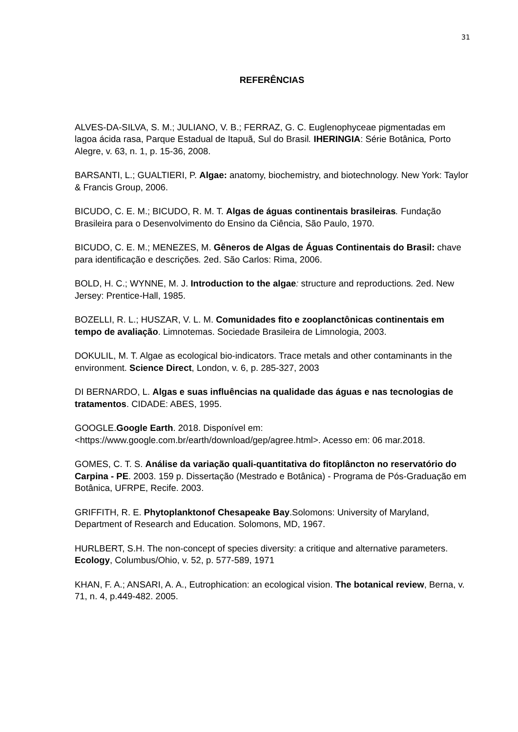31
REFERÊNCIAS
ALVES-DA-SILVA, S. M.; JULIANO, V. B.; FERRAZ, G. C. Euglenophyceae pigmentadas em lagoa ácida rasa, Parque Estadual de Itapuã, Sul do Brasil. IHERINGIA: Série Botânica, Porto Alegre, v. 63, n. 1, p. 15-36, 2008.
BARSANTI, L.; GUALTIERI, P. Algae: anatomy, biochemistry, and biotechnology. New York: Taylor & Francis Group, 2006.
BICUDO, C. E. M.; BICUDO, R. M. T. Algas de águas continentais brasileiras. Fundação Brasileira para o Desenvolvimento do Ensino da Ciência, São Paulo, 1970.
BICUDO, C. E. M.; MENEZES, M. Gêneros de Algas de Águas Continentais do Brasil: chave para identificação e descrições. 2ed. São Carlos: Rima, 2006.
BOLD, H. C.; WYNNE, M. J. Introduction to the algae: structure and reproductions. 2ed. New Jersey: Prentice-Hall, 1985.
BOZELLI, R. L.; HUSZAR, V. L. M. Comunidades fito e zooplanctônicas continentais em tempo de avaliação. Limnotemas. Sociedade Brasileira de Limnologia, 2003.
DOKULIL, M. T. Algae as ecological bio-indicators. Trace metals and other contaminants in the environment. Science Direct, London, v. 6, p. 285-327, 2003
DI BERNARDO, L. Algas e suas influências na qualidade das águas e nas tecnologias de tratamentos. CIDADE: ABES, 1995.
GOOGLE.Google Earth. 2018. Disponível em: <https://www.google.com.br/earth/download/gep/agree.html>. Acesso em: 06 mar.2018.
GOMES, C. T. S. Análise da variação quali-quantitativa do fitoplâncton no reservatório do Carpina - PE. 2003. 159 p. Dissertação (Mestrado e Botânica) - Programa de Pós-Graduação em Botânica, UFRPE, Recife. 2003.
GRIFFITH, R. E. Phytoplanktonof Chesapeake Bay.Solomons: University of Maryland, Department of Research and Education. Solomons, MD, 1967.
HURLBERT, S.H. The non-concept of species diversity: a critique and alternative parameters. Ecology, Columbus/Ohio, v. 52, p. 577-589, 1971
KHAN, F. A.; ANSARI, A. A., Eutrophication: an ecological vision. The botanical review, Berna, v. 71, n. 4, p.449-482. 2005.